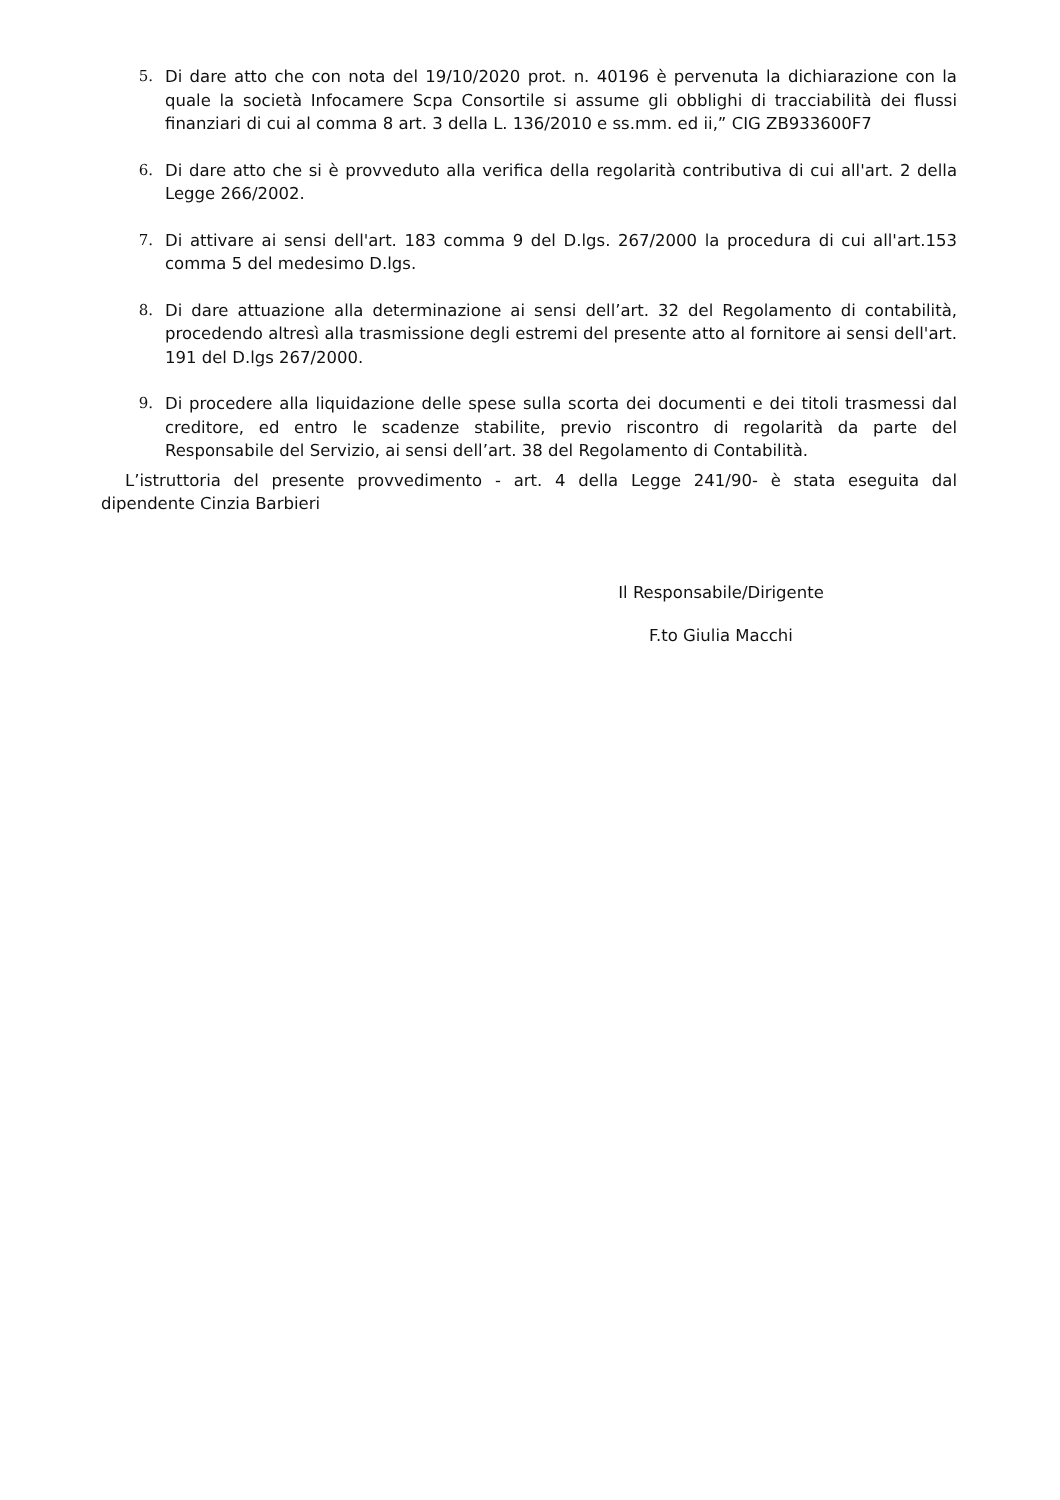5. Di dare atto che con nota del 19/10/2020 prot. n. 40196 è pervenuta la dichiarazione con la quale la società Infocamere Scpa Consortile si assume gli obblighi di tracciabilità dei flussi finanziari di cui al comma 8 art. 3 della L. 136/2010 e ss.mm. ed ii,” CIG ZB933600F7
6. Di dare atto che si è provveduto alla verifica della regolarità contributiva di cui all'art. 2 della Legge 266/2002.
7. Di attivare ai sensi dell'art. 183 comma 9 del D.lgs. 267/2000 la procedura di cui all'art.153 comma 5 del medesimo D.lgs.
8. Di dare attuazione alla determinazione ai sensi dell’art. 32 del Regolamento di contabilità, procedendo altresì alla trasmissione degli estremi del presente atto al fornitore ai sensi dell'art. 191 del D.lgs 267/2000.
9. Di procedere alla liquidazione delle spese sulla scorta dei documenti e dei titoli trasmessi dal creditore, ed entro le scadenze stabilite, previo riscontro di regolarità da parte del Responsabile del Servizio, ai sensi dell’art. 38 del Regolamento di Contabilità.
L’istruttoria del presente provvedimento - art. 4 della Legge 241/90- è stata eseguita dal dipendente Cinzia Barbieri
Il Responsabile/Dirigente
F.to Giulia Macchi